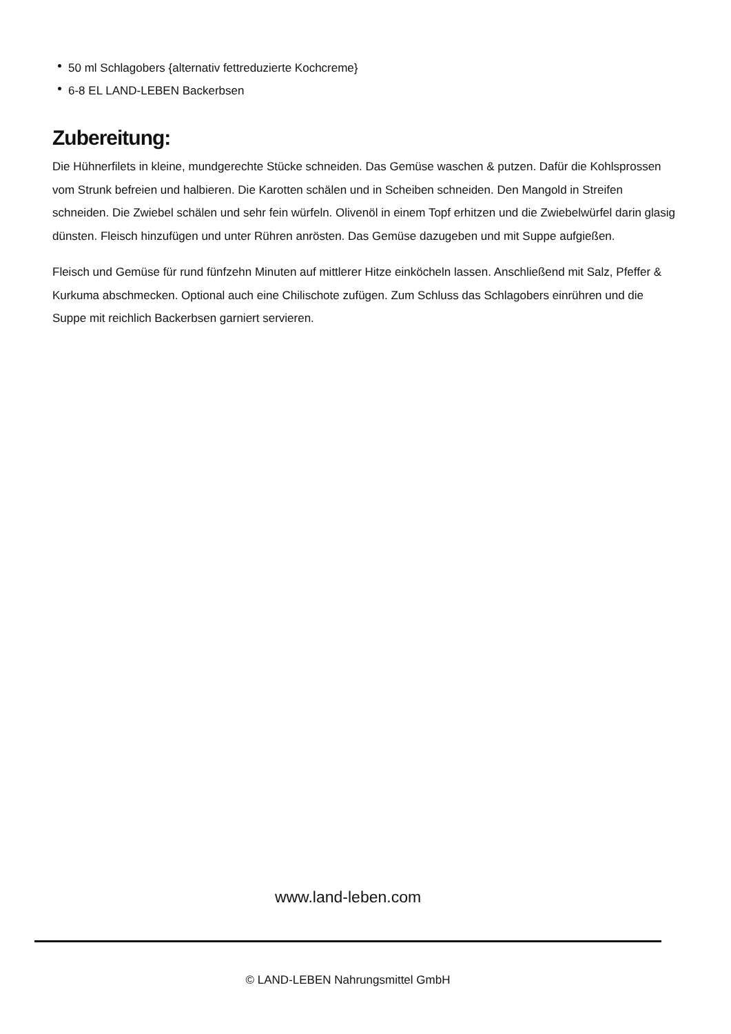50 ml Schlagobers {alternativ fettreduzierte Kochcreme}
6-8 EL LAND-LEBEN Backerbsen
Zubereitung:
Die Hühnerfilets in kleine, mundgerechte Stücke schneiden. Das Gemüse waschen & putzen. Dafür die Kohlsprossen vom Strunk befreien und halbieren. Die Karotten schälen und in Scheiben schneiden. Den Mangold in Streifen schneiden. Die Zwiebel schälen und sehr fein würfeln. Olivenöl in einem Topf erhitzen und die Zwiebelwürfel darin glasig dünsten. Fleisch hinzufügen und unter Rühren anrösten. Das Gemüse dazugeben und mit Suppe aufgießen.
Fleisch und Gemüse für rund fünfzehn Minuten auf mittlerer Hitze einköcheln lassen. Anschließend mit Salz, Pfeffer & Kurkuma abschmecken. Optional auch eine Chilischote zufügen. Zum Schluss das Schlagobers einrühren und die Suppe mit reichlich Backerbsen garniert servieren.
www.land-leben.com
© LAND-LEBEN Nahrungsmittel GmbH